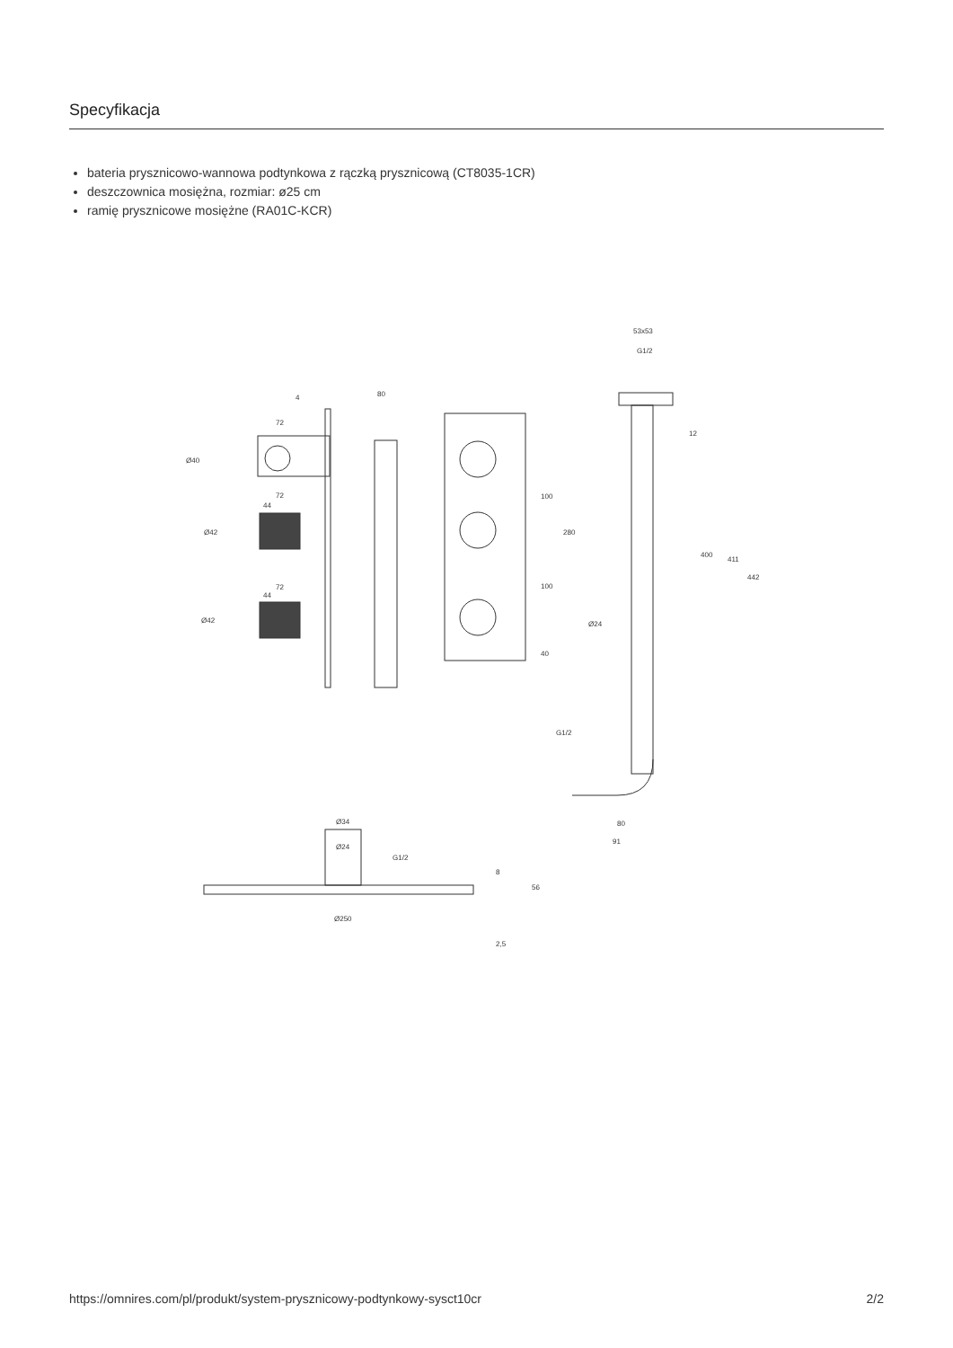Specyfikacja
bateria prysznicowo-wannowa podtynkowa z rączką prysznicową (CT8035-1CR)
deszczownica mosiężna, rozmiar: ø25 cm
ramię prysznicowe mosiężne (RA01C-KCR)
80
4
72
72
72
44
44
Ø40
Ø42
Ø42
100
280
100
40
53x53
G1/2
12
400
411
442
Ø24
G1/2
80
91
Ø34
Ø24
G1/2
8
56
Ø250
2,5
https://omnires.com/pl/produkt/system-prysznicowy-podtynkowy-sysct10cr 2/2